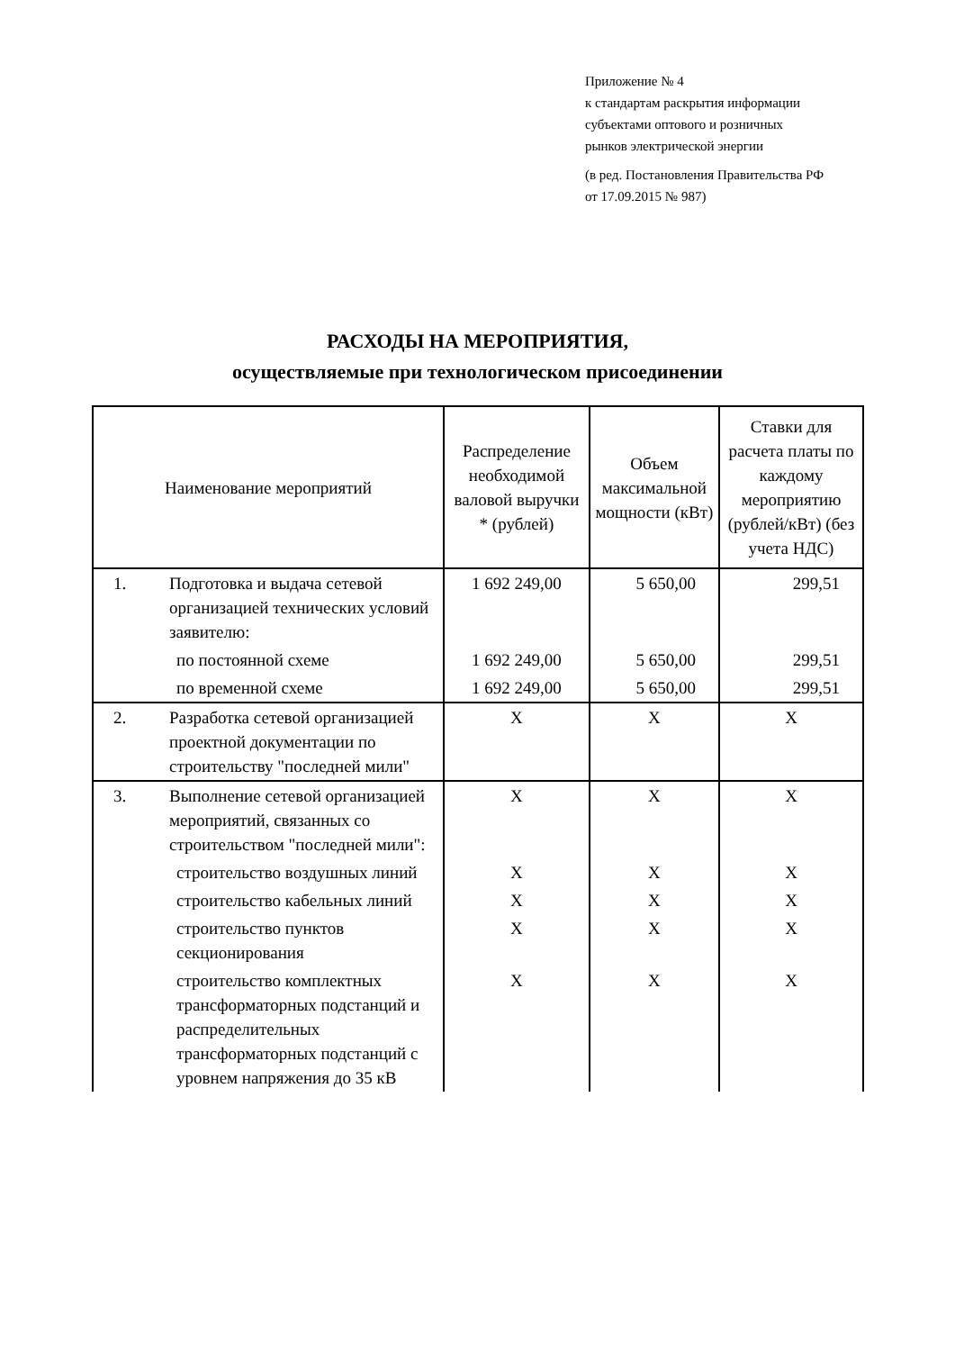Приложение № 4
к стандартам раскрытия информации
субъектами оптового и розничных
рынков электрической энергии
(в ред. Постановления Правительства РФ
от 17.09.2015 № 987)
РАСХОДЫ НА МЕРОПРИЯТИЯ,
осуществляемые при технологическом присоединении
| Наименование мероприятий | | Распределение необходимой валовой выручки * (рублей) | Объем максимальной мощности (кВт) | Ставки для расчета платы по каждому мероприятию (рублей/кВт) (без учета НДС) |
| --- | --- | --- | --- | --- |
| 1. | Подготовка и выдача сетевой организацией технических условий заявителю: | 1 692 249,00 | 5 650,00 | 299,51 |
| | по постоянной схеме | 1 692 249,00 | 5 650,00 | 299,51 |
| | по временной схеме | 1 692 249,00 | 5 650,00 | 299,51 |
| 2. | Разработка сетевой организацией проектной документации по строительству "последней мили" | X | X | X |
| 3. | Выполнение сетевой организацией мероприятий, связанных со строительством "последней мили": | X | X | X |
| | строительство воздушных линий | X | X | X |
| | строительство кабельных линий | X | X | X |
| | строительство пунктов секционирования | X | X | X |
| | строительство комплектных трансформаторных подстанций и распределительных трансформаторных подстанций с уровнем напряжения до 35 кВ | X | X | X |